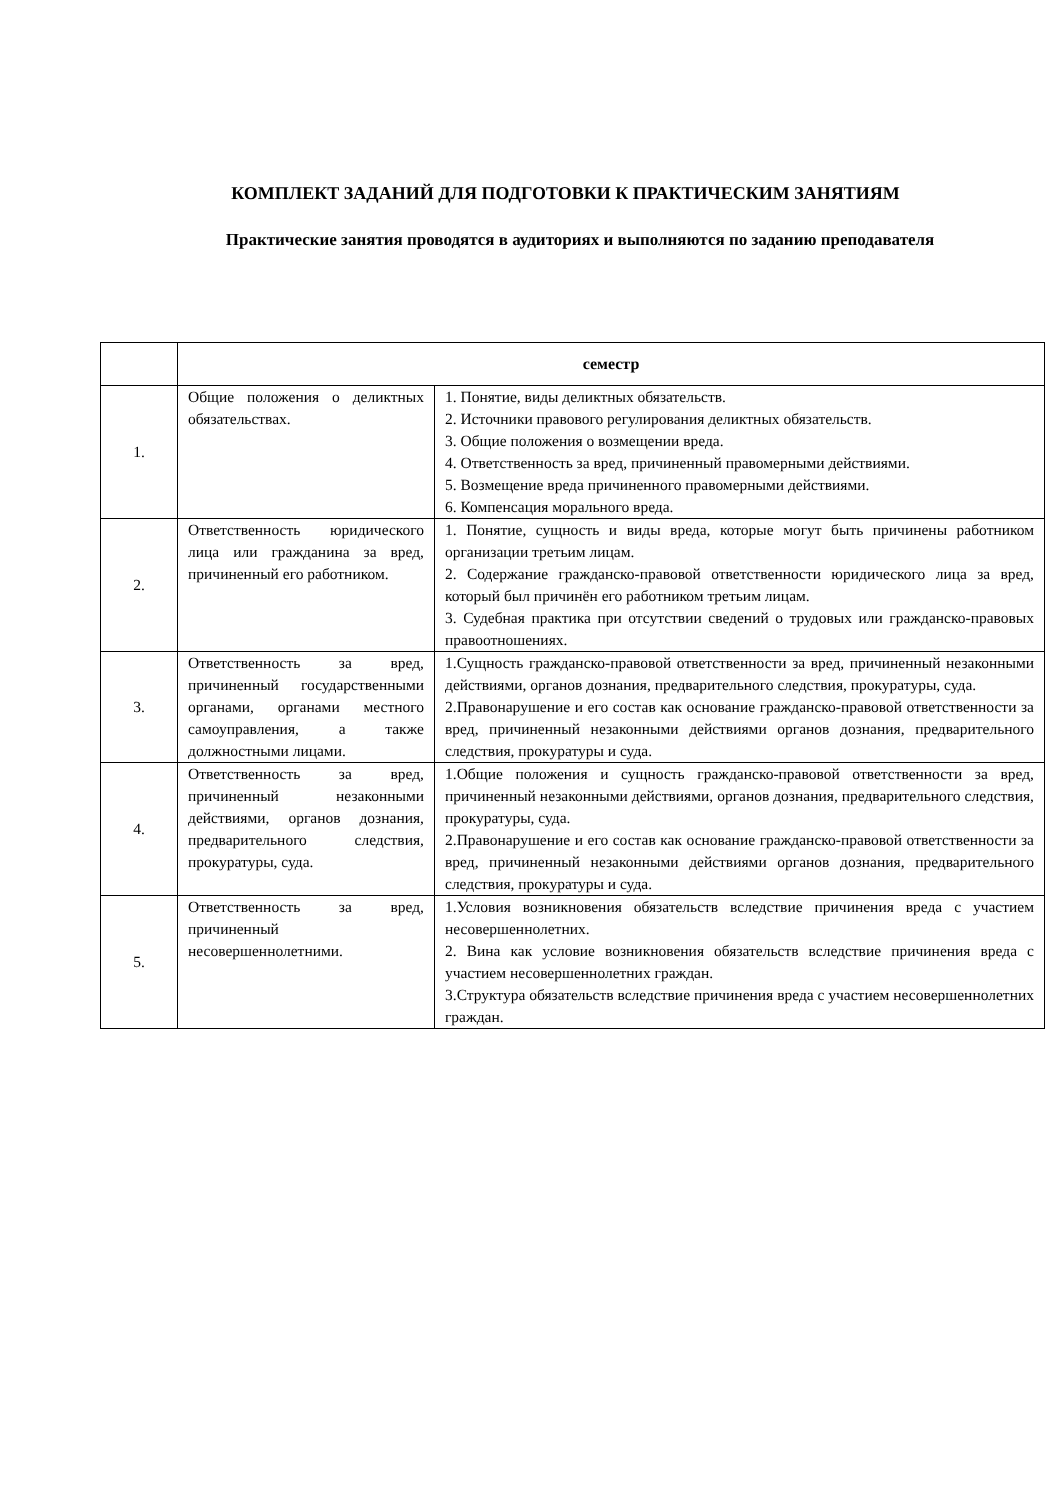КОМПЛЕКТ ЗАДАНИЙ ДЛЯ ПОДГОТОВКИ К ПРАКТИЧЕСКИМ ЗАНЯТИЯМ
Практические занятия проводятся в аудиториях и выполняются по заданию преподавателя
| | семестр | |
| --- | --- | --- |
| 1. | Общие положения о деликтных обязательствах. | 1. Понятие, виды деликтных обязательств. 2. Источники правового регулирования деликтных обязательств. 3. Общие положения о возмещении вреда. 4. Ответственность за вред, причиненный правомерными действиями. 5. Возмещение вреда причиненного правомерными действиями. 6. Компенсация морального вреда. |
| 2. | Ответственность юридического лица или гражданина за вред, причиненный его работником. | 1. Понятие, сущность и виды вреда, которые могут быть причинены работником организации третьим лицам. 2. Содержание гражданско-правовой ответственности юридического лица за вред, который был причинён его работником третьим лицам. 3. Судебная практика при отсутствии сведений о трудовых или гражданско-правовых правоотношениях. |
| 3. | Ответственность за вред, причиненный государственными органами, органами местного самоуправления, а также должностными лицами. | 1.Сущность гражданско-правовой ответственности за вред, причиненный незаконными действиями, органов дознания, предварительного следствия, прокуратуры, суда. 2.Правонарушение и его состав как основание гражданско-правовой ответственности за вред, причиненный незаконными действиями органов дознания, предварительного следствия, прокуратуры и суда. |
| 4. | Ответственность за вред, причиненный незаконными действиями, органов дознания, предварительного следствия, прокуратуры, суда. | 1.Общие положения и сущность гражданско-правовой ответственности за вред, причиненный незаконными действиями, органов дознания, предварительного следствия, прокуратуры, суда. 2.Правонарушение и его состав как основание гражданско-правовой ответственности за вред, причиненный незаконными действиями органов дознания, предварительного следствия, прокуратуры и суда. |
| 5. | Ответственность за вред, причиненный несовершеннолетними. | 1.Условия возникновения обязательств вследствие причинения вреда с участием несовершеннолетних. 2. Вина как условие возникновения обязательств вследствие причинения вреда с участием несовершеннолетних граждан. 3.Структура обязательств вследствие причинения вреда с участием несовершеннолетних граждан. |